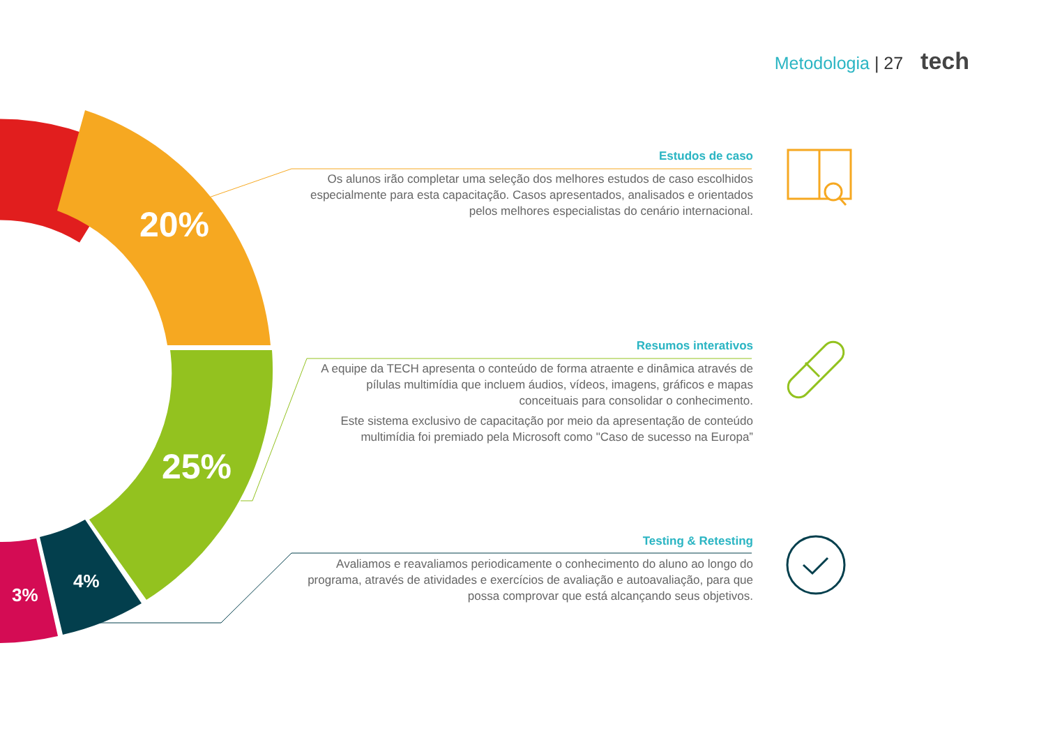Metodologia | 27 tech
20%
25%
4%
3%
Estudos de caso
Os alunos irão completar uma seleção dos melhores estudos de caso escolhidos especialmente para esta capacitação. Casos apresentados, analisados e orientados pelos melhores especialistas do cenário internacional.
Resumos interativos
A equipe da TECH apresenta o conteúdo de forma atraente e dinâmica através de pílulas multimídia que incluem áudios, vídeos, imagens, gráficos e mapas conceituais para consolidar o conhecimento.
Este sistema exclusivo de capacitação por meio da apresentação de conteúdo multimídia foi premiado pela Microsoft como "Caso de sucesso na Europa”
Testing & Retesting
Avaliamos e reavaliamos periodicamente o conhecimento do aluno ao longo do programa, através de atividades e exercícios de avaliação e autoavaliação, para que possa comprovar que está alcançando seus objetivos.